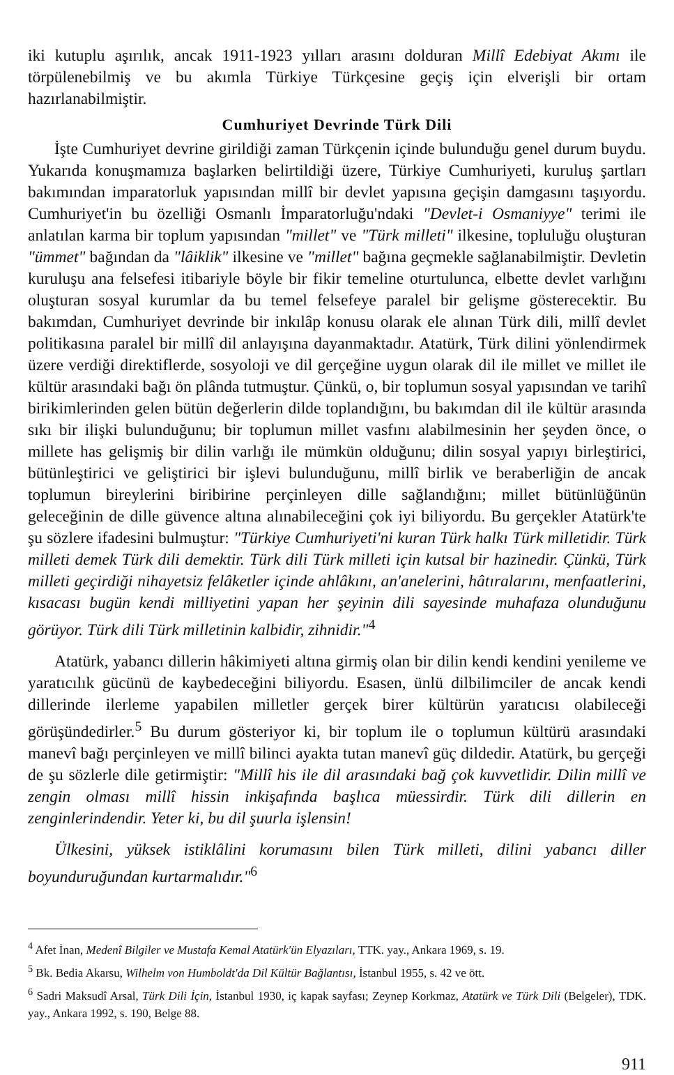iki kutuplu aşırılık, ancak 1911-1923 yılları arasını dolduran Millî Edebiyat Akımı ile törpülenebilmiş ve bu akımla Türkiye Türkçesine geçiş için elverişli bir ortam hazırlanabilmiştir.
Cumhuriyet Devrinde Türk Dili
İşte Cumhuriyet devrine girildiği zaman Türkçenin içinde bulunduğu genel durum buydu. Yukarıda konuşmamıza başlarken belirtildiği üzere, Türkiye Cumhuriyeti, kuruluş şartları bakımından imparatorluk yapısından millî bir devlet yapısına geçişin damgasını taşıyordu. Cumhuriyet'in bu özelliği Osmanlı İmparatorluğu'ndaki "Devlet-i Osmaniyye" terimi ile anlatılan karma bir toplum yapısından "millet" ve "Türk milleti" ilkesine, topluluğu oluşturan "ümmet" bağından da "lâiklik" ilkesine ve "millet" bağına geçmekle sağlanabilmiştir. Devletin kuruluşu ana felsefesi itibariyle böyle bir fikir temeline oturtulunca, elbette devlet varlığını oluşturan sosyal kurumlar da bu temel felsefeye paralel bir gelişme gösterecektir. Bu bakımdan, Cumhuriyet devrinde bir inkılâp konusu olarak ele alınan Türk dili, millî devlet politikasına paralel bir millî dil anlayışına dayanmaktadır. Atatürk, Türk dilini yönlendirmek üzere verdiği direktiflerde, sosyoloji ve dil gerçeğine uygun olarak dil ile millet ve millet ile kültür arasındaki bağı ön plânda tutmuştur. Çünkü, o, bir toplumun sosyal yapısından ve tarihî birikimlerinden gelen bütün değerlerin dilde toplandığını, bu bakımdan dil ile kültür arasında sıkı bir ilişki bulunduğunu; bir toplumun millet vasfını alabilmesinin her şeyden önce, o millete has gelişmiş bir dilin varlığı ile mümkün olduğunu; dilin sosyal yapıyı birleştirici, bütünleştirici ve geliştirici bir işlevi bulunduğunu, millî birlik ve beraberliğin de ancak toplumun bireylerini biribirine perçinleyen dille sağlandığını; millet bütünlüğünün geleceğinin de dille güvence altına alınabileceğini çok iyi biliyordu. Bu gerçekler Atatürk'te şu sözlere ifadesini bulmuştur: "Türkiye Cumhuriyeti'ni kuran Türk halkı Türk milletidir. Türk milleti demek Türk dili demektir. Türk dili Türk milleti için kutsal bir hazinedir. Çünkü, Türk milleti geçirdiği nihayetsiz felâketler içinde ahlâkını, an'anelerini, hâtıralarını, menfaatlerini, kısacası bugün kendi milliyetini yapan her şeyinin dili sayesinde muhafaza olunduğunu görüyor. Türk dili Türk milletinin kalbidir, zihnidir."<sup>4</sup>
Atatürk, yabancı dillerin hâkimiyeti altına girmiş olan bir dilin kendi kendini yenileme ve yaratıcılık gücünü de kaybedeceğini biliyordu. Esasen, ünlü dilbilimciler de ancak kendi dillerinde ilerleme yapabilen milletler gerçek birer kültürün yaratıcısı olabileceği görüşündedirler.<sup>5</sup> Bu durum gösteriyor ki, bir toplum ile o toplumun kültürü arasındaki manevî bağı perçinleyen ve millî bilinci ayakta tutan manevî güç dildedir. Atatürk, bu gerçeği de şu sözlerle dile getirmiştir: "Millî his ile dil arasındaki bağ çok kuvvetlidir. Dilin millî ve zengin olması millî hissin inkişafında başlıca müessirdir. Türk dili dillerin en zenginlerindendir. Yeter ki, bu dil şuurla işlensin!
Ülkesini, yüksek istiklâlini korumasını bilen Türk milleti, dilini yabancı diller boyunduruğundan kurtarmalıdır."<sup>6</sup>
<sup>4</sup> Afet İnan, Medenî Bilgiler ve Mustafa Kemal Atatürk'ün Elyazıları, TTK. yay., Ankara 1969, s. 19.
<sup>5</sup> Bk. Bedia Akarsu, Wilhelm von Humboldt'da Dil Kültür Bağlantısı, İstanbul 1955, s. 42 ve ött.
<sup>6</sup> Sadri Maksudî Arsal, Türk Dili İçin, İstanbul 1930, iç kapak sayfası; Zeynep Korkmaz, Atatürk ve Türk Dili (Belgeler), TDK. yay., Ankara 1992, s. 190, Belge 88.
911